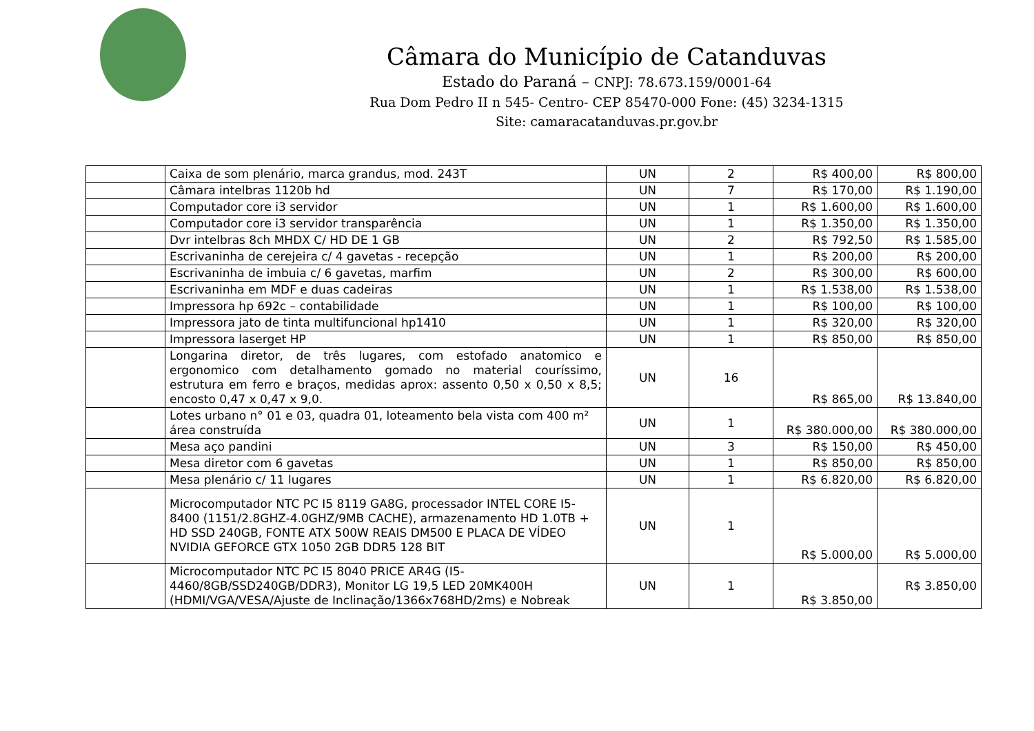Câmara do Município de Catanduvas
Estado do Paraná – CNPJ: 78.673.159/0001-64
Rua Dom Pedro II n 545- Centro- CEP 85470-000 Fone: (45) 3234-1315
Site: camaracatanduvas.pr.gov.br
| | Caixa de som plenário, marca grandus, mod. 243T | UN | 2 | R$ 400,00 | R$ 800,00 |
| | Câmara intelbras 1120b hd | UN | 7 | R$ 170,00 | R$ 1.190,00 |
| | Computador core i3 servidor | UN | 1 | R$ 1.600,00 | R$ 1.600,00 |
| | Computador core i3 servidor transparência | UN | 1 | R$ 1.350,00 | R$ 1.350,00 |
| | Dvr intelbras 8ch MHDX C/ HD DE 1 GB | UN | 2 | R$ 792,50 | R$ 1.585,00 |
| | Escrivaninha de cerejeira c/ 4 gavetas - recepção | UN | 1 | R$ 200,00 | R$ 200,00 |
| | Escrivaninha de imbuia c/ 6 gavetas, marfim | UN | 2 | R$ 300,00 | R$ 600,00 |
| | Escrivaninha em MDF e duas cadeiras | UN | 1 | R$ 1.538,00 | R$ 1.538,00 |
| | Impressora hp 692c – contabilidade | UN | 1 | R$ 100,00 | R$ 100,00 |
| | Impressora jato de tinta multifuncional hp1410 | UN | 1 | R$ 320,00 | R$ 320,00 |
| | Impressora laserget HP | UN | 1 | R$ 850,00 | R$ 850,00 |
| | Longarina diretor, de três lugares, com estofado anatomico e ergonomico com detalhamento gomado no material couríssimo, estrutura em ferro e braços, medidas aprox: assento 0,50 x 0,50 x 8,5; encosto 0,47 x 0,47 x 9,0. | UN | 16 | R$ 865,00 | R$ 13.840,00 |
| | Lotes urbano n° 01 e 03, quadra 01, loteamento bela vista com 400 m² área construída | UN | 1 | R$ 380.000,00 | R$ 380.000,00 |
| | Mesa aço pandini | UN | 3 | R$ 150,00 | R$ 450,00 |
| | Mesa diretor com 6 gavetas | UN | 1 | R$ 850,00 | R$ 850,00 |
| | Mesa plenário c/ 11 lugares | UN | 1 | R$ 6.820,00 | R$ 6.820,00 |
| | Microcomputador NTC PC I5 8119 GA8G, processador INTEL CORE I5-8400 (1151/2.8GHZ-4.0GHZ/9MB CACHE), armazenamento HD 1.0TB + HD SSD 240GB, FONTE ATX 500W REAIS DM500 E PLACA DE VÍDEO NVIDIA GEFORCE GTX 1050 2GB DDR5 128 BIT | UN | 1 | R$ 5.000,00 | R$ 5.000,00 |
| | Microcomputador NTC PC I5 8040 PRICE AR4G (I5-4460/8GB/SSD240GB/DDR3), Monitor LG 19,5 LED 20MK400H (HDMI/VGA/VESA/Ajuste de Inclinação/1366x768HD/2ms) e Nobreak | UN | 1 | R$ 3.850,00 | R$ 3.850,00 |